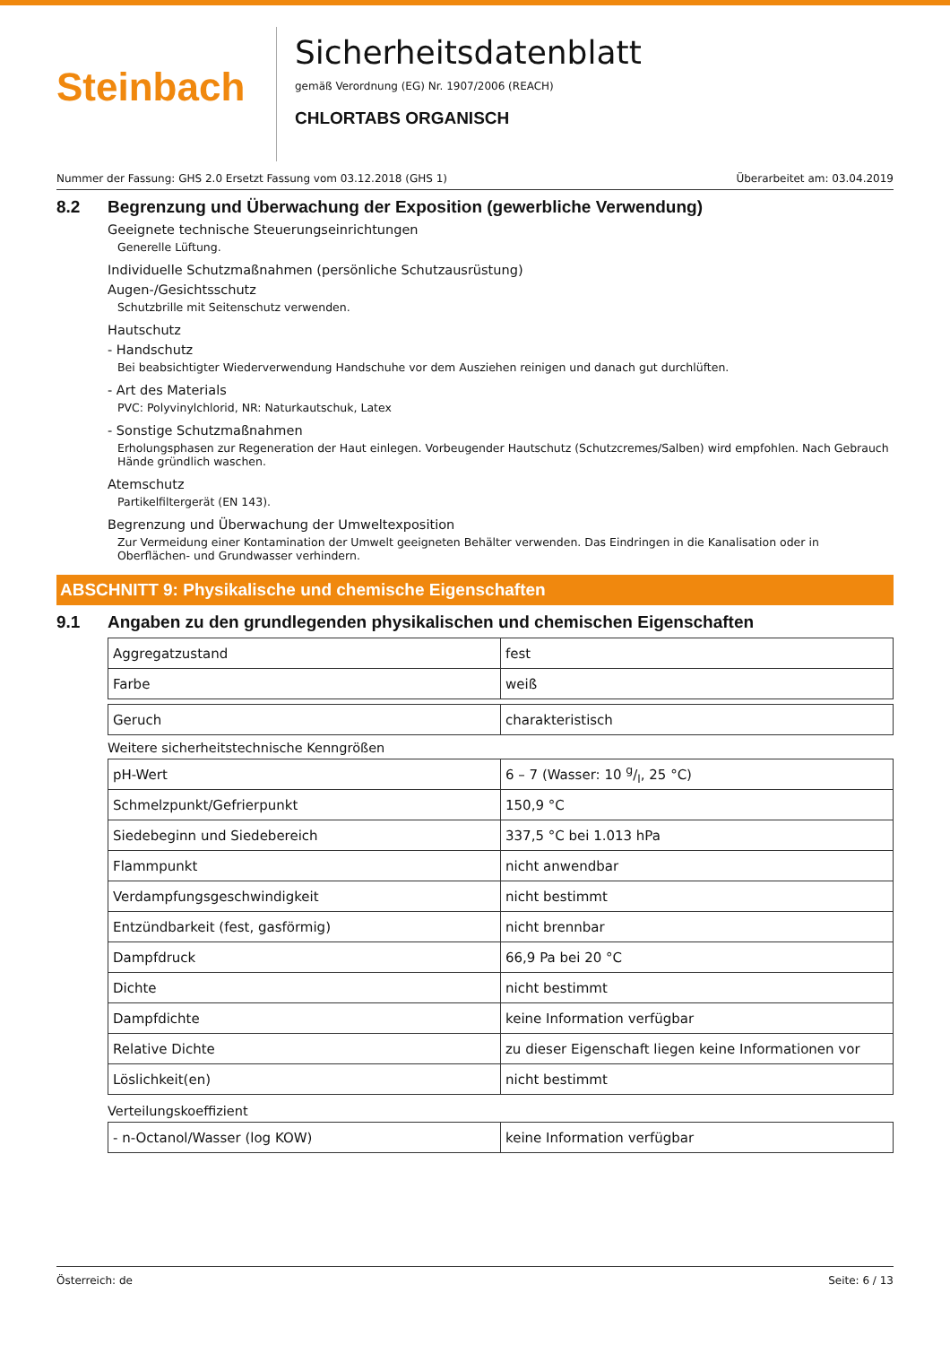Steinbach
Sicherheitsdatenblatt
gemäß Verordnung (EG) Nr. 1907/2006 (REACH)
CHLORTABS ORGANISCH
Nummer der Fassung: GHS 2.0 Ersetzt Fassung vom 03.12.2018 (GHS 1) Überarbeitet am: 03.04.2019
8.2 Begrenzung und Überwachung der Exposition (gewerbliche Verwendung)
Geeignete technische Steuerungseinrichtungen
Generelle Lüftung.
Individuelle Schutzmaßnahmen (persönliche Schutzausrüstung)
Augen-/Gesichtsschutz
Schutzbrille mit Seitenschutz verwenden.
Hautschutz
- Handschutz
Bei beabsichtigter Wiederverwendung Handschuhe vor dem Ausziehen reinigen und danach gut durchlüften.
- Art des Materials
PVC: Polyvinylchlorid, NR: Naturkautschuk, Latex
- Sonstige Schutzmaßnahmen
Erholungsphasen zur Regeneration der Haut einlegen. Vorbeugender Hautschutz (Schutzcremes/Salben) wird empfohlen. Nach Gebrauch Hände gründlich waschen.
Atemschutz
Partikelfiltergerät (EN 143).
Begrenzung und Überwachung der Umweltexposition
Zur Vermeidung einer Kontamination der Umwelt geeigneten Behälter verwenden. Das Eindringen in die Kanalisation oder in Oberflächen- und Grundwasser verhindern.
ABSCHNITT 9: Physikalische und chemische Eigenschaften
9.1 Angaben zu den grundlegenden physikalischen und chemischen Eigenschaften
| Aggregatzustand | fest |
| Farbe | weiß |
| Geruch | charakteristisch |
Weitere sicherheitstechnische Kenngrößen
| pH-Wert | 6 – 7 (Wasser: 10 g/l, 25 °C) |
| Schmelzpunkt/Gefrierpunkt | 150,9 °C |
| Siedebeginn und Siedebereich | 337,5 °C bei 1.013 hPa |
| Flammpunkt | nicht anwendbar |
| Verdampfungsgeschwindigkeit | nicht bestimmt |
| Entzündbarkeit (fest, gasförmig) | nicht brennbar |
| Dampfdruck | 66,9 Pa bei 20 °C |
| Dichte | nicht bestimmt |
| Dampfdichte | keine Information verfügbar |
| Relative Dichte | zu dieser Eigenschaft liegen keine Informationen vor |
| Löslichkeit(en) | nicht bestimmt |
Verteilungskoeffizient
| - n-Octanol/Wasser (log KOW) | keine Information verfügbar |
Österreich: de Seite: 6 / 13